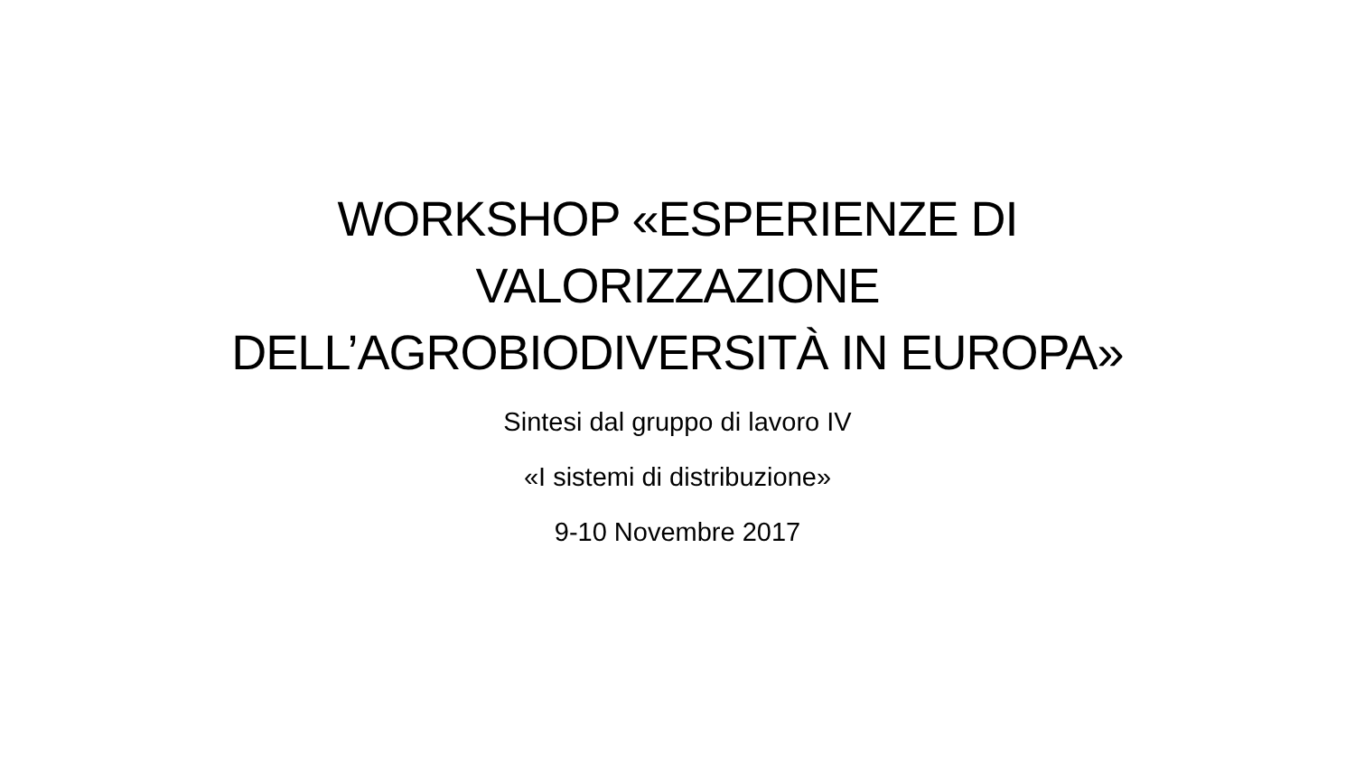WORKSHOP «ESPERIENZE DI VALORIZZAZIONE DELL’AGROBIODIVERSITÀ IN EUROPA»
Sintesi dal gruppo di lavoro IV
«I sistemi di distribuzione»
9-10 Novembre 2017